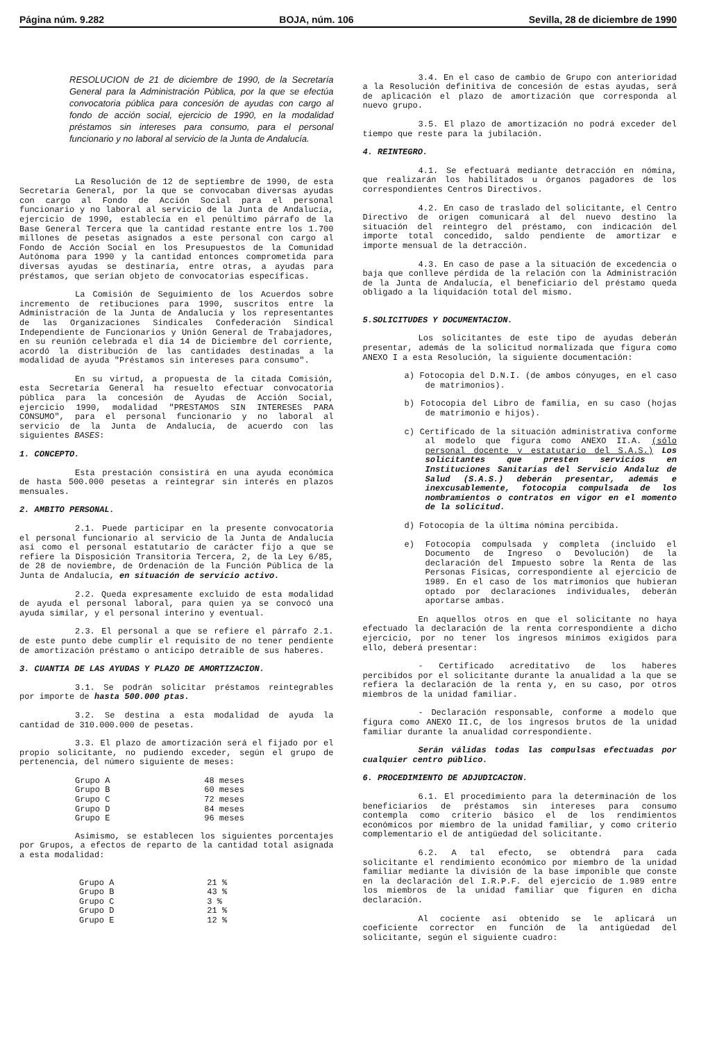Página núm. 9.282 BOJA, núm. 106 Sevilla, 28 de diciembre de 1990
RESOLUCION de 21 de diciembre de 1990, de la Secretaría General para la Administración Pública, por la que se efectúa convocatoria pública para concesión de ayudas con cargo al fondo de acción social, ejercicio de 1990, en la modalidad préstamos sin intereses para consumo, para el personal funcionario y no laboral al servicio de la Junta de Andalucía.
La Resolución de 12 de septiembre de 1990, de esta Secretaría General, por la que se convocaban diversas ayudas con cargo al Fondo de Acción Social para el personal funcionario y no laboral al servicio de la Junta de Andalucía, ejercicio de 1990, establecía en el penúltimo párrafo de la Base General Tercera que la cantidad restante entre los 1.700 millones de pesetas asignados a este personal con cargo al Fondo de Acción Social en los Presupuestos de la Comunidad Autónoma para 1990 y la cantidad entonces comprometida para diversas ayudas se destinaría, entre otras, a ayudas para préstamos, que serían objeto de convocatorias específicas.
La Comisión de Seguimiento de los Acuerdos sobre incremento de retibuciones para 1990, suscritos entre la Administración de la Junta de Andalucía y los representantes de las Organizaciones Sindicales Confederación Sindical Independiente de Funcionarios y Unión General de Trabajadores, en su reunión celebrada el día 14 de Diciembre del corriente, acordó la distribución de las cantidades destinadas a la modalidad de ayuda "Préstamos sin intereses para consumo".
En su virtud, a propuesta de la citada Comisión, esta Secretaría General ha resuelto efectuar convocatoria pública para la concesión de Ayudas de Acción Social, ejercicio 1990, modalidad "PRESTAMOS SIN INTERESES PARA CONSUMO", para el personal funcionario y no laboral al servicio de la Junta de Andalucía, de acuerdo con las siguientes BASES:
1. CONCEPTO.
Esta prestación consistirá en una ayuda económica de hasta 500.000 pesetas a reintegrar sin interés en plazos mensuales.
2. AMBITO PERSONAL.
2.1. Puede participar en la presente convocatoria el personal funcionario al servicio de la Junta de Andalucía así como el personal estatutario de carácter fijo a que se refiere la Disposición Transitoria Tercera, 2, de la Ley 6/85, de 28 de noviembre, de Ordenación de la Función Pública de la Junta de Andalucía, en situación de servicio activo.
2.2. Queda expresamente excluido de esta modalidad de ayuda el personal laboral, para quien ya se convocó una ayuda similar, y el personal interino y eventual.
2.3. El personal a que se refiere el párrafo 2.1. de este punto debe cumplir el requisito de no tener pendiente de amortización préstamo o anticipo detraíble de sus haberes.
3. CUANTIA DE LAS AYUDAS Y PLAZO DE AMORTIZACION.
3.1. Se podrán solicitar préstamos reintegrables por importe de hasta 500.000 ptas.
3.2. Se destina a esta modalidad de ayuda la cantidad de 310.000.000 de pesetas.
3.3. El plazo de amortización será el fijado por el propio solicitante, no pudiendo exceder, según el grupo de pertenencia, del número siguiente de meses:
| Grupo A | 48 meses |
| Grupo B | 60 meses |
| Grupo C | 72 meses |
| Grupo D | 84 meses |
| Grupo E | 96 meses |
Asimismo, se establecen los siguientes porcentajes por Grupos, a efectos de reparto de la cantidad total asignada a esta modalidad:
| Grupo A | 21 % |
| Grupo B | 43 % |
| Grupo C | 3 % |
| Grupo D | 21 % |
| Grupo E | 12 % |
3.4. En el caso de cambio de Grupo con anterioridad a la Resolución definitiva de concesión de estas ayudas, será de aplicación el plazo de amortización que corresponda al nuevo grupo.
3.5. El plazo de amortización no podrá exceder del tiempo que reste para la jubilación.
4. REINTEGRO.
4.1. Se efectuará mediante detracción en nómina, que realizarán los habilitados u órganos pagadores de los correspondientes Centros Directivos.
4.2. En caso de traslado del solicitante, el Centro Directivo de origen comunicará al del nuevo destino la situación del reintegro del préstamo, con indicación del importe total concedido, saldo pendiente de amortizar e importe mensual de la detracción.
4.3. En caso de pase a la situación de excedencia o baja que conlleve pérdida de la relación con la Administración de la Junta de Andalucía, el beneficiario del préstamo queda obligado a la liquidación total del mismo.
5.SOLICITUDES Y DOCUMENTACION.
Los solicitantes de este tipo de ayudas deberán presentar, además de la solicitud normalizada que figura como ANEXO I a esta Resolución, la siguiente documentación:
a) Fotocopia del D.N.I. (de ambos cónyuges, en el caso de matrimonios).
b) Fotocopia del Libro de familia, en su caso (hojas de matrimonio e hijos).
c) Certificado de la situación administrativa conforme al modelo que figura como ANEXO II.A. (sólo personal docente y estatutario del S.A.S.) Los solicitantes que presten servicios en Instituciones Sanitarias del Servicio Andaluz de Salud (S.A.S.) deberán presentar, además e inexcusablemente, fotocopia compulsada de los nombramientos o contratos en vigor en el momento de la solicitud.
d) Fotocopia de la última nómina percibida.
e) Fotocopia compulsada y completa (incluido el Documento de Ingreso o Devolución) de la declaración del Impuesto sobre la Renta de las Personas Físicas, correspondiente al ejercicio de 1989. En el caso de los matrimonios que hubieran optado por declaraciones individuales, deberán aportarse ambas.
En aquellos otros en que el solicitante no haya efectuado la declaración de la renta correspondiente a dicho ejercicio, por no tener los ingresos mínimos exigidos para ello, deberá presentar:
- Certificado acreditativo de los haberes percibidos por el solicitante durante la anualidad a la que se refiera la declaración de la renta y, en su caso, por otros miembros de la unidad familiar.
- Declaración responsable, conforme a modelo que figura como ANEXO II.C, de los ingresos brutos de la unidad familiar durante la anualidad correspondiente.
Serán válidas todas las compulsas efectuadas por cualquier centro público.
6. PROCEDIMIENTO DE ADJUDICACION.
6.1. El procedimiento para la determinación de los beneficiarios de préstamos sin intereses para consumo contempla como criterio básico el de los rendimientos económicos por miembro de la unidad familiar, y como criterio complementario el de antigüedad del solicitante.
6.2. A tal efecto, se obtendrá para cada solicitante el rendimiento económico por miembro de la unidad familiar mediante la división de la base imponible que conste en la declaración del I.R.P.F. del ejercicio de 1.989 entre los miembros de la unidad familiar que figuren en dicha declaración.
Al cociente así obtenido se le aplicará un coeficiente corrector en función de la antigüedad del solicitante, según el siguiente cuadro: